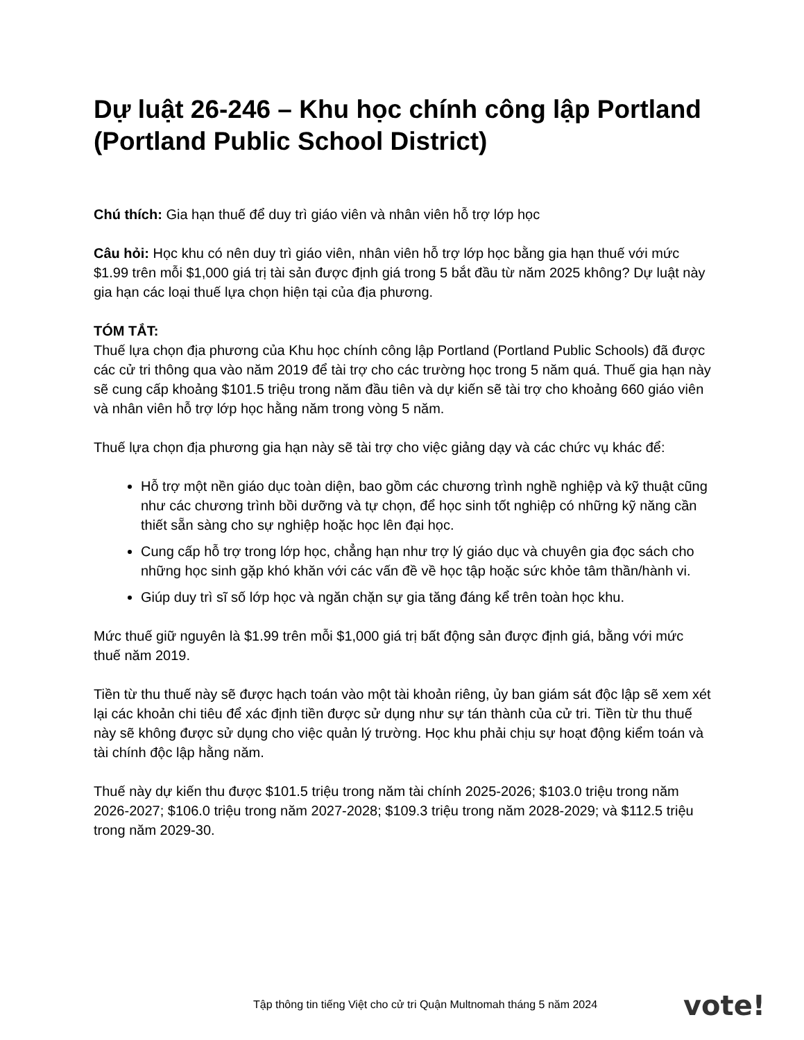Dự luật 26-246 – Khu học chính công lập Portland (Portland Public School District)
Chú thích: Gia hạn thuế để duy trì giáo viên và nhân viên hỗ trợ lớp học
Câu hỏi: Học khu có nên duy trì giáo viên, nhân viên hỗ trợ lớp học bằng gia hạn thuế với mức $1.99 trên mỗi $1,000 giá trị tài sản được định giá trong 5 bắt đầu từ năm 2025 không? Dự luật này gia hạn các loại thuế lựa chọn hiện tại của địa phương.
TÓM TẮT:
Thuế lựa chọn địa phương của Khu học chính công lập Portland (Portland Public Schools) đã được các cử tri thông qua vào năm 2019 để tài trợ cho các trường học trong 5 năm quá. Thuế gia hạn này sẽ cung cấp khoảng $101.5 triệu trong năm đầu tiên và dự kiến sẽ tài trợ cho khoảng 660 giáo viên và nhân viên hỗ trợ lớp học hằng năm trong vòng 5 năm.
Thuế lựa chọn địa phương gia hạn này sẽ tài trợ cho việc giảng dạy và các chức vụ khác để:
Hỗ trợ một nền giáo dục toàn diện, bao gồm các chương trình nghề nghiệp và kỹ thuật cũng như các chương trình bồi dưỡng và tự chọn, để học sinh tốt nghiệp có những kỹ năng cần thiết sẵn sàng cho sự nghiệp hoặc học lên đại học.
Cung cấp hỗ trợ trong lớp học, chẳng hạn như trợ lý giáo dục và chuyên gia đọc sách cho những học sinh gặp khó khăn với các vấn đề về học tập hoặc sức khỏe tâm thần/hành vi.
Giúp duy trì sĩ số lớp học và ngăn chặn sự gia tăng đáng kể trên toàn học khu.
Mức thuế giữ nguyên là $1.99 trên mỗi $1,000 giá trị bất động sản được định giá, bằng với mức thuế năm 2019.
Tiền từ thu thuế này sẽ được hạch toán vào một tài khoản riêng, ủy ban giám sát độc lập sẽ xem xét lại các khoản chi tiêu để xác định tiền được sử dụng như sự tán thành của cử tri. Tiền từ thu thuế này sẽ không được sử dụng cho việc quản lý trường. Học khu phải chịu sự hoạt động kiểm toán và tài chính độc lập hằng năm.
Thuế này dự kiến thu được $101.5 triệu trong năm tài chính 2025-2026; $103.0 triệu trong năm 2026-2027; $106.0 triệu trong năm 2027-2028; $109.3 triệu trong năm 2028-2029; và $112.5 triệu trong năm 2029-30.
Tập thông tin tiếng Việt cho cử tri Quận Multnomah tháng 5 năm 2024
vote!